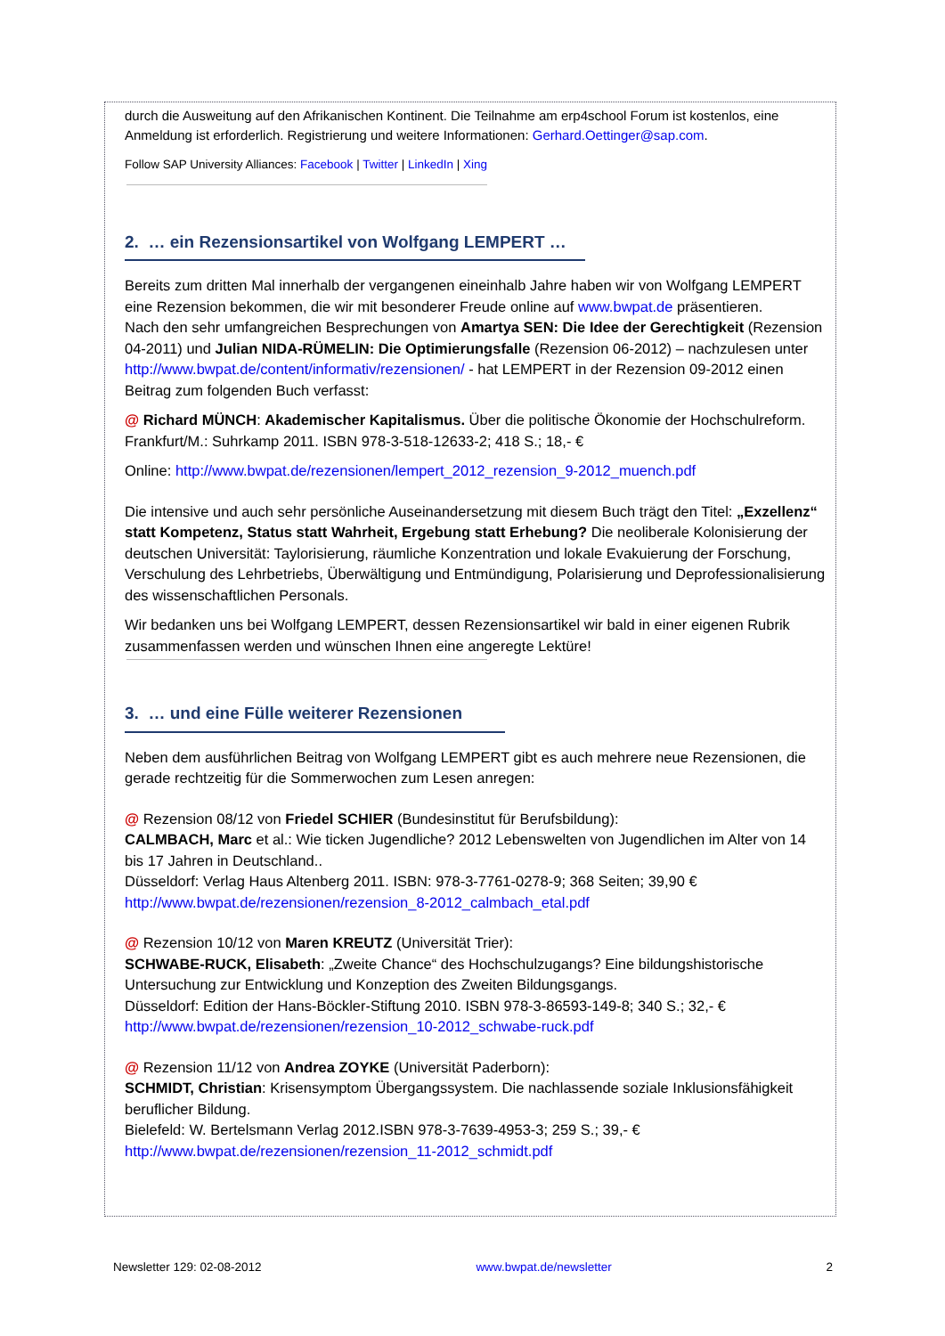durch die Ausweitung auf den Afrikanischen Kontinent. Die Teilnahme am erp4school Forum ist kostenlos, eine Anmeldung ist erforderlich. Registrierung und weitere Informationen: Gerhard.Oettinger@sap.com.
Follow SAP University Alliances: Facebook | Twitter | LinkedIn | Xing
2. … ein Rezensionsartikel von Wolfgang LEMPERT …
Bereits zum dritten Mal innerhalb der vergangenen eineinhalb Jahre haben wir von Wolfgang LEMPERT eine Rezension bekommen, die wir mit besonderer Freude online auf www.bwpat.de präsentieren.
Nach den sehr umfangreichen Besprechungen von Amartya SEN: Die Idee der Gerechtigkeit (Rezension 04-2011) und Julian NIDA-RÜMELIN: Die Optimierungsfalle (Rezension 06-2012) – nachzulesen unter http://www.bwpat.de/content/informativ/rezensionen/ - hat LEMPERT in der Rezension 09-2012 einen Beitrag zum folgenden Buch verfasst:
@ Richard MÜNCH: Akademischer Kapitalismus. Über die politische Ökonomie der Hochschulreform.
Frankfurt/M.: Suhrkamp 2011. ISBN 978-3-518-12633-2; 418 S.; 18,- €
Online: http://www.bwpat.de/rezensionen/lempert_2012_rezension_9-2012_muench.pdf
Die intensive und auch sehr persönliche Auseinandersetzung mit diesem Buch trägt den Titel: „Exzellenz“ statt Kompetenz, Status statt Wahrheit, Ergebung statt Erhebung? Die neoliberale Kolonisierung der deutschen Universität: Taylorisierung, räumliche Konzentration und lokale Evakuierung der Forschung, Verschulung des Lehrbetriebs, Überwältigung und Entmündigung, Polarisierung und Deprofessionalisierung des wissenschaftlichen Personals.
Wir bedanken uns bei Wolfgang LEMPERT, dessen Rezensionsartikel wir bald in einer eigenen Rubrik zusammenfassen werden und wünschen Ihnen eine angeregte Lektüre!
3. … und eine Fülle weiterer Rezensionen
Neben dem ausführlichen Beitrag von Wolfgang LEMPERT gibt es auch mehrere neue Rezensionen, die gerade rechtzeitig für die Sommerwochen zum Lesen anregen:
@ Rezension 08/12 von Friedel SCHIER (Bundesinstitut für Berufsbildung):
CALMBACH, Marc et al.: Wie ticken Jugendliche? 2012 Lebenswelten von Jugendlichen im Alter von 14 bis 17 Jahren in Deutschland..
Düsseldorf: Verlag Haus Altenberg 2011. ISBN: 978-3-7761-0278-9; 368 Seiten; 39,90 €
http://www.bwpat.de/rezensionen/rezension_8-2012_calmbach_etal.pdf
@ Rezension 10/12 von Maren KREUTZ (Universität Trier):
SCHWABE-RUCK, Elisabeth: „Zweite Chance“ des Hochschulzugangs? Eine bildungshistorische Untersuchung zur Entwicklung und Konzeption des Zweiten Bildungsgangs.
Düsseldorf: Edition der Hans-Böckler-Stiftung 2010. ISBN 978-3-86593-149-8; 340 S.; 32,- €
http://www.bwpat.de/rezensionen/rezension_10-2012_schwabe-ruck.pdf
@ Rezension 11/12 von Andrea ZOYKE (Universität Paderborn):
SCHMIDT, Christian: Krisensymptom Übergangssystem. Die nachlassende soziale Inklusionsfähigkeit beruflicher Bildung.
Bielefeld: W. Bertelsmann Verlag 2012.ISBN 978-3-7639-4953-3; 259 S.; 39,- €
http://www.bwpat.de/rezensionen/rezension_11-2012_schmidt.pdf
Newsletter 129: 02-08-2012 www.bwpat.de/newsletter 2